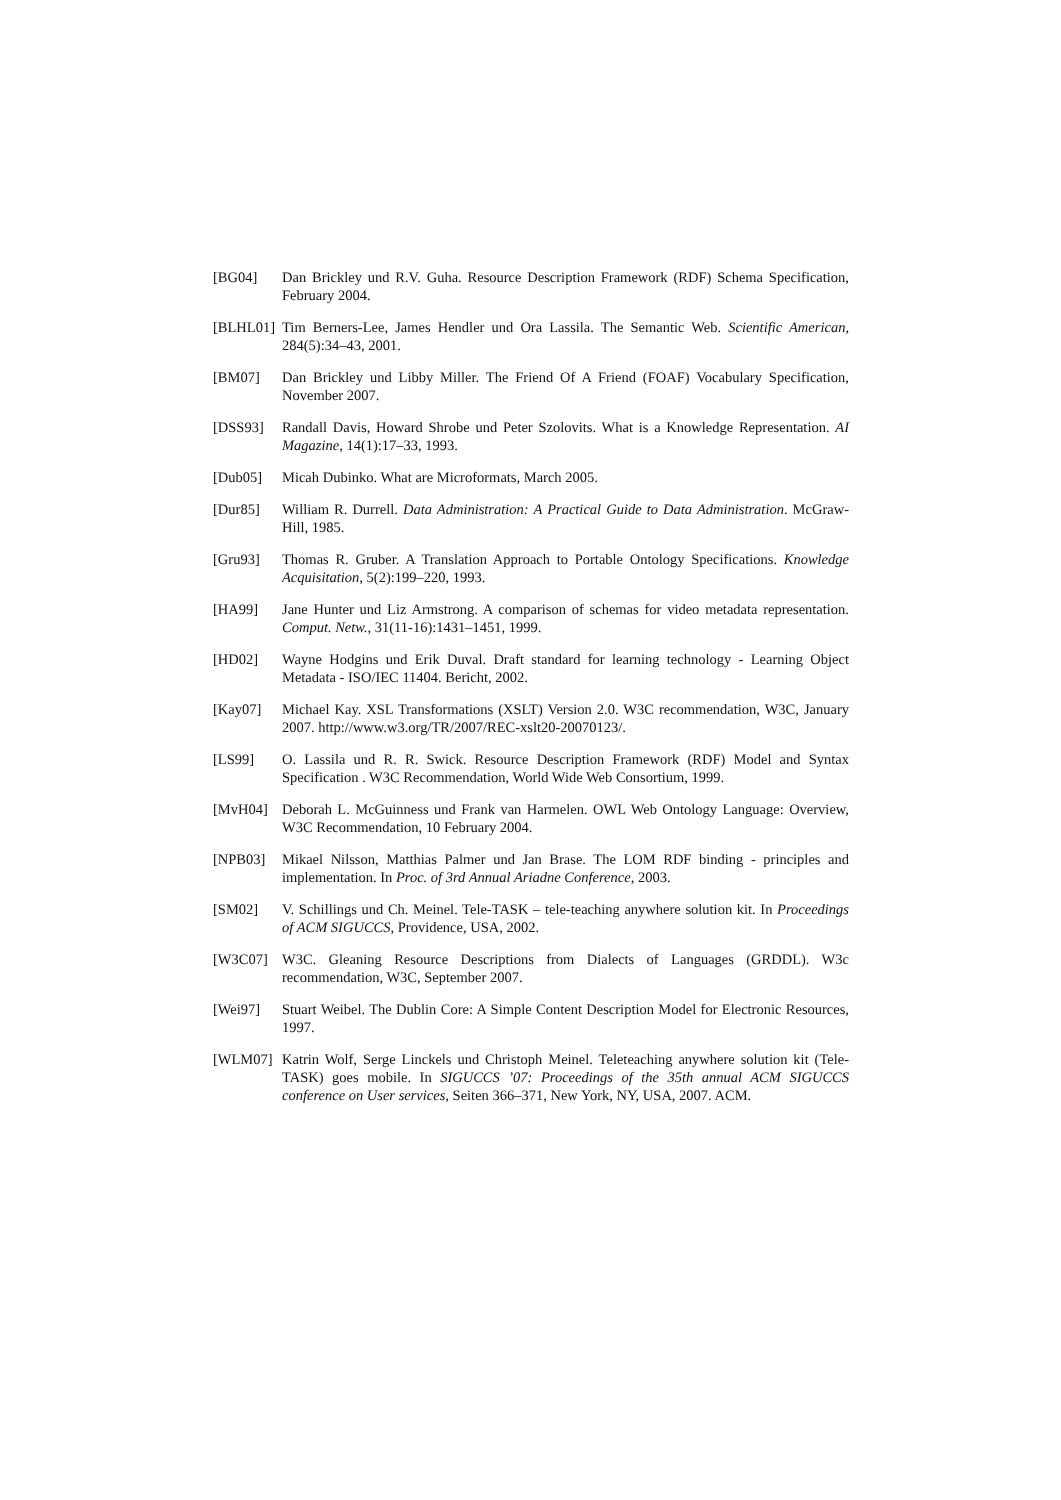[BG04] Dan Brickley und R.V. Guha. Resource Description Framework (RDF) Schema Specification, February 2004.
[BLHL01] Tim Berners-Lee, James Hendler und Ora Lassila. The Semantic Web. Scientific American, 284(5):34–43, 2001.
[BM07] Dan Brickley und Libby Miller. The Friend Of A Friend (FOAF) Vocabulary Specification, November 2007.
[DSS93] Randall Davis, Howard Shrobe und Peter Szolovits. What is a Knowledge Representation. AI Magazine, 14(1):17–33, 1993.
[Dub05] Micah Dubinko. What are Microformats, March 2005.
[Dur85] William R. Durrell. Data Administration: A Practical Guide to Data Administration. McGraw-Hill, 1985.
[Gru93] Thomas R. Gruber. A Translation Approach to Portable Ontology Specifications. Knowledge Acquisitation, 5(2):199–220, 1993.
[HA99] Jane Hunter und Liz Armstrong. A comparison of schemas for video metadata representation. Comput. Netw., 31(11-16):1431–1451, 1999.
[HD02] Wayne Hodgins und Erik Duval. Draft standard for learning technology - Learning Object Metadata - ISO/IEC 11404. Bericht, 2002.
[Kay07] Michael Kay. XSL Transformations (XSLT) Version 2.0. W3C recommendation, W3C, January 2007. http://www.w3.org/TR/2007/REC-xslt20-20070123/.
[LS99] O. Lassila und R. R. Swick. Resource Description Framework (RDF) Model and Syntax Specification . W3C Recommendation, World Wide Web Consortium, 1999.
[MvH04] Deborah L. McGuinness und Frank van Harmelen. OWL Web Ontology Language: Overview, W3C Recommendation, 10 February 2004.
[NPB03] Mikael Nilsson, Matthias Palmer und Jan Brase. The LOM RDF binding - principles and implementation. In Proc. of 3rd Annual Ariadne Conference, 2003.
[SM02] V. Schillings und Ch. Meinel. Tele-TASK – tele-teaching anywhere solution kit. In Proceedings of ACM SIGUCCS, Providence, USA, 2002.
[W3C07] W3C. Gleaning Resource Descriptions from Dialects of Languages (GRDDL). W3c recommendation, W3C, September 2007.
[Wei97] Stuart Weibel. The Dublin Core: A Simple Content Description Model for Electronic Resources, 1997.
[WLM07] Katrin Wolf, Serge Linckels und Christoph Meinel. Teleteaching anywhere solution kit (Tele-TASK) goes mobile. In SIGUCCS ’07: Proceedings of the 35th annual ACM SIGUCCS conference on User services, Seiten 366–371, New York, NY, USA, 2007. ACM.